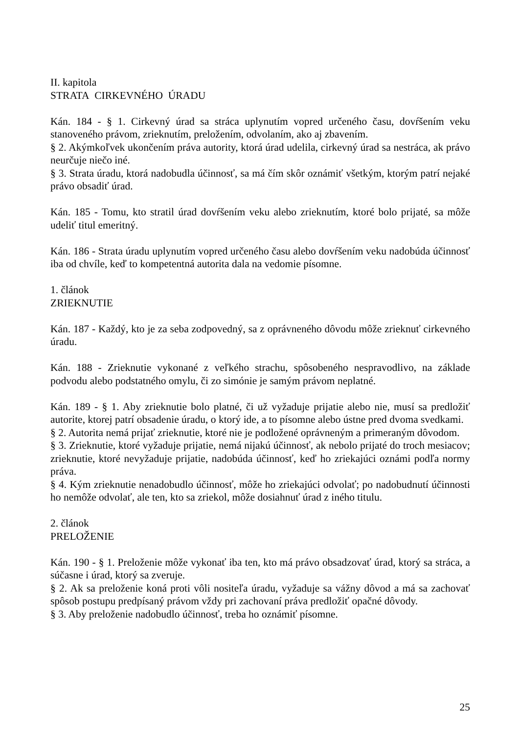II. kapitola
STRATA CIRKEVNÉHO ÚRADU
Kán. 184 - § 1. Cirkevný úrad sa stráca uplynutím vopred určeného času, dovŕšením veku stanoveného právom, zrieknutím, preložením, odvolaním, ako aj zbavením.
§ 2. Akýmkoľvek ukončením práva autority, ktorá úrad udelila, cirkevný úrad sa nestráca, ak právo neurčuje niečo iné.
§ 3. Strata úradu, ktorá nadobudla účinnosť, sa má čím skôr oznámiť všetkým, ktorým patrí nejaké právo obsadiť úrad.
Kán. 185 - Tomu, kto stratil úrad dovŕšením veku alebo zrieknutím, ktoré bolo prijaté, sa môže udeliť titul emeritný.
Kán. 186 - Strata úradu uplynutím vopred určeného času alebo dovŕšením veku nadobúda účinnosť iba od chvíle, keď to kompetentná autorita dala na vedomie písomne.
1. článok
ZRIEKNUTIE
Kán. 187 - Každý, kto je za seba zodpovedný, sa z oprávneného dôvodu môže zrieknuť cirkevného úradu.
Kán. 188 - Zrieknutie vykonané z veľkého strachu, spôsobeného nespravodlivo, na základe podvodu alebo podstatného omylu, či zo simónie je samým právom neplatné.
Kán. 189 - § 1. Aby zrieknutie bolo platné, či už vyžaduje prijatie alebo nie, musí sa predložiť autorite, ktorej patrí obsadenie úradu, o ktorý ide, a to písomne alebo ústne pred dvoma svedkami.
§ 2. Autorita nemá prijať zrieknutie, ktoré nie je podložené oprávneným a primeraným dôvodom.
§ 3. Zrieknutie, ktoré vyžaduje prijatie, nemá nijakú účinnosť, ak nebolo prijaté do troch mesiacov; zrieknutie, ktoré nevyžaduje prijatie, nadobúda účinnosť, keď ho zriekajúci oznámi podľa normy práva.
§ 4. Kým zrieknutie nenadobudlo účinnosť, môže ho zriekajúci odvolať; po nadobudnutí účinnosti ho nemôže odvolať, ale ten, kto sa zriekol, môže dosiahnuť úrad z iného titulu.
2. článok
PRELOŽENIE
Kán. 190 - § 1. Preloženie môže vykonať iba ten, kto má právo obsadzovať úrad, ktorý sa stráca, a súčasne i úrad, ktorý sa zveruje.
§ 2. Ak sa preloženie koná proti vôli nositeľa úradu, vyžaduje sa vážny dôvod a má sa zachovať spôsob postupu predpísaný právom vždy pri zachovaní práva predložiť opačné dôvody.
§ 3. Aby preloženie nadobudlo účinnosť, treba ho oznámiť písomne.
25